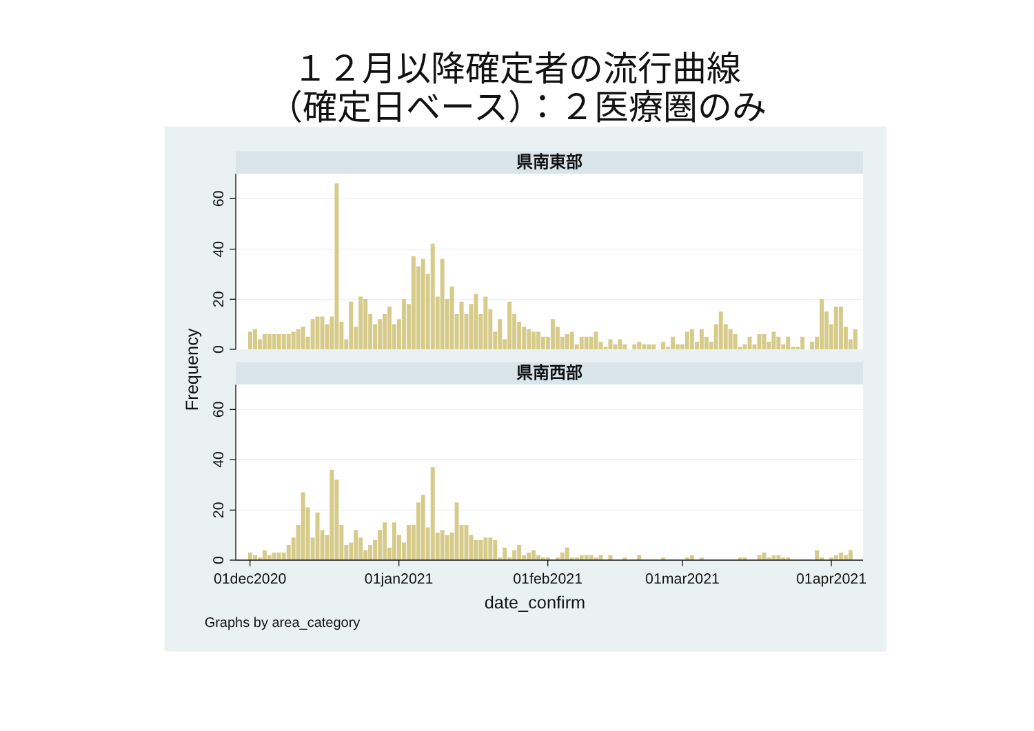１２月以降確定者の流行曲線
（確定日ベース）：２医療圏のみ
県南東部
県南西部
0
20
40
60
0
20
40
60
Frequency
01dec2020
01jan2021
01feb2021
01mar2021
01apr2021
date_confirm
Graphs by area_category